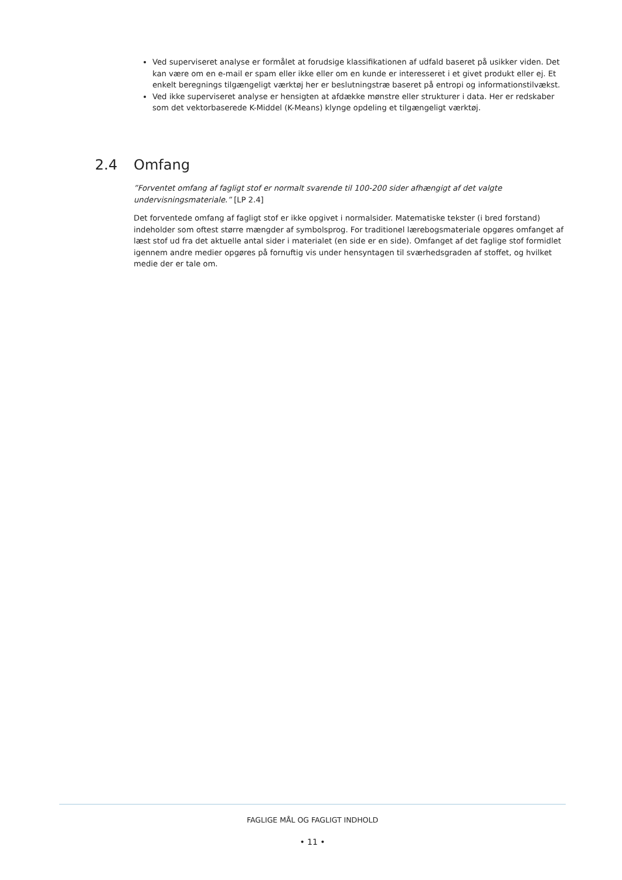Ved superviseret analyse er formålet at forudsige klassifikationen af udfald baseret på usikker viden. Det kan være om en e-mail er spam eller ikke eller om en kunde er interesseret i et givet produkt eller ej. Et enkelt beregnings tilgængeligt værktøj her er beslutningstræ baseret på entropi og informationstilvækst.
Ved ikke superviseret analyse er hensigten at afdække mønstre eller strukturer i data. Her er redskaber som det vektorbaserede K-Middel (K-Means) klynge opdeling et tilgængeligt værktøj.
2.4 Omfang
”Forventet omfang af fagligt stof er normalt svarende til 100-200 sider afhængigt af det valgte undervisningsmateriale.” [LP 2.4]
Det forventede omfang af fagligt stof er ikke opgivet i normalsider. Matematiske tekster (i bred forstand) indeholder som oftest større mængder af symbolsprog. For traditionel lærebogsmateriale opgøres omfanget af læst stof ud fra det aktuelle antal sider i materialet (en side er en side). Omfanget af det faglige stof formidlet igennem andre medier opgøres på fornuftig vis under hensyntagen til sværhedsgraden af stoffet, og hvilket medie der er tale om.
FAGLIGE MÅL OG FAGLIGT INDHOLD
• 11 •